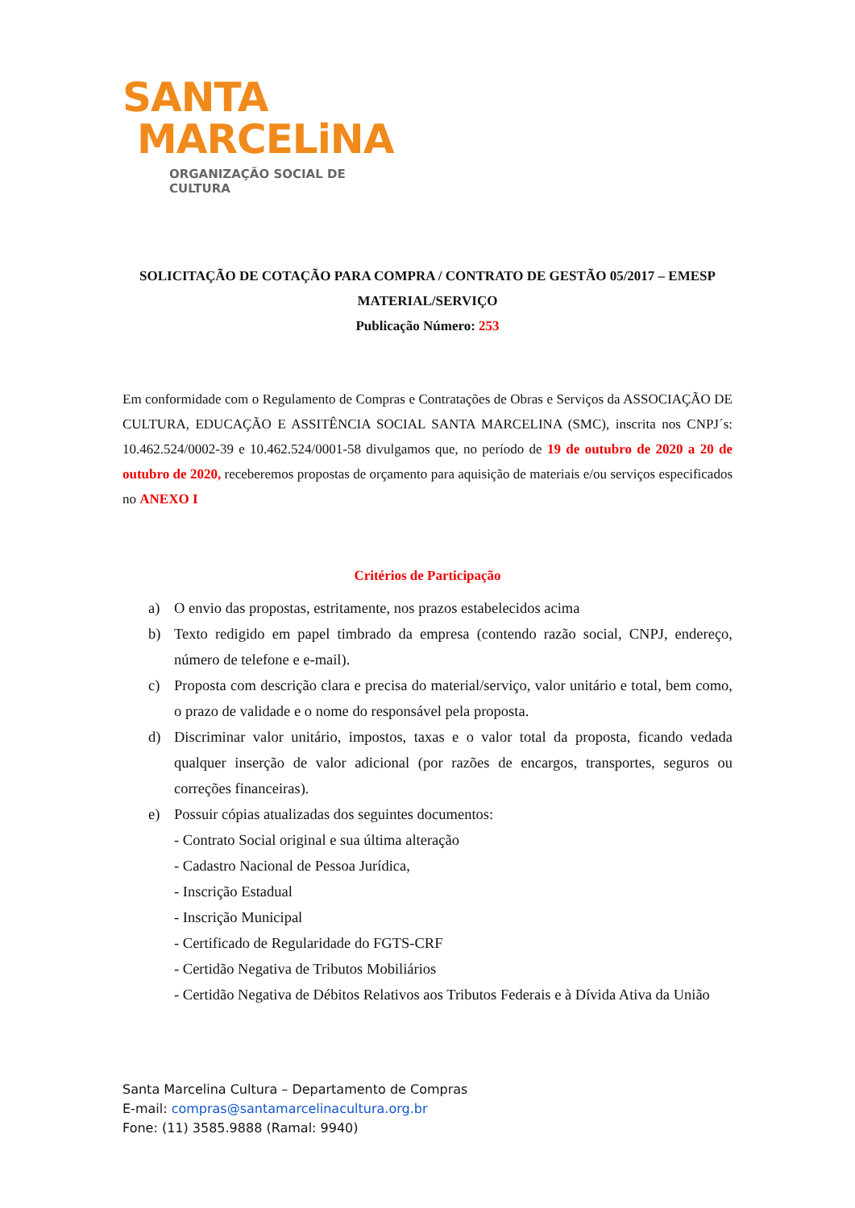SANTA
MARCELiNA
ORGANIZAÇÃO SOCIAL DE CULTURA
SOLICITAÇÃO DE COTAÇÃO PARA COMPRA / CONTRATO DE GESTÃO 05/2017 – EMESP
MATERIAL/SERVIÇO
Publicação Número: 253
Em conformidade com o Regulamento de Compras e Contratações de Obras e Serviços da ASSOCIAÇÃO DE CULTURA, EDUCAÇÃO E ASSITÊNCIA SOCIAL SANTA MARCELINA (SMC), inscrita nos CNPJ´s: 10.462.524/0002-39 e 10.462.524/0001-58 divulgamos que, no período de 19 de outubro de 2020 a 20 de outubro de 2020, receberemos propostas de orçamento para aquisição de materiais e/ou serviços especificados no ANEXO I
Critérios de Participação
a) O envio das propostas, estritamente, nos prazos estabelecidos acima
b) Texto redigido em papel timbrado da empresa (contendo razão social, CNPJ, endereço, número de telefone e e-mail).
c) Proposta com descrição clara e precisa do material/serviço, valor unitário e total, bem como, o prazo de validade e o nome do responsável pela proposta.
d) Discriminar valor unitário, impostos, taxas e o valor total da proposta, ficando vedada qualquer inserção de valor adicional (por razões de encargos, transportes, seguros ou correções financeiras).
e) Possuir cópias atualizadas dos seguintes documentos:
- Contrato Social original e sua última alteração
- Cadastro Nacional de Pessoa Jurídica,
- Inscrição Estadual
- Inscrição Municipal
- Certificado de Regularidade do FGTS-CRF
- Certidão Negativa de Tributos Mobiliários
- Certidão Negativa de Débitos Relativos aos Tributos Federais e à Dívida Ativa da União
Santa Marcelina Cultura – Departamento de Compras
E-mail: compras@santamarcelinacultura.org.br
Fone: (11) 3585.9888 (Ramal: 9940)